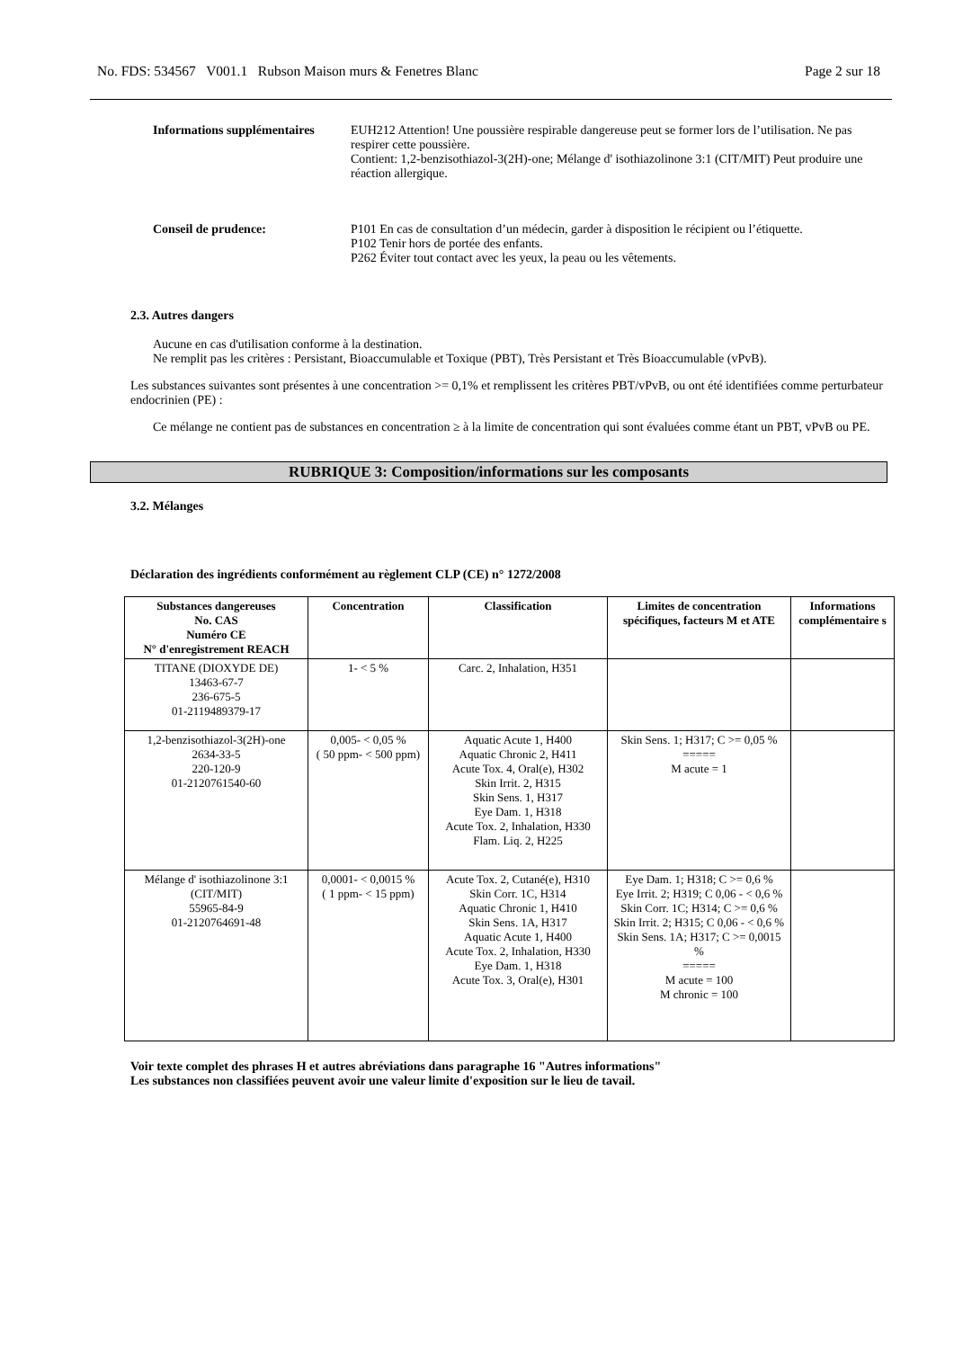No. FDS: 534567 V001.1 Rubson Maison murs & Fenetres Blanc Page 2 sur 18
Informations supplémentaires
EUH212 Attention! Une poussière respirable dangereuse peut se former lors de l’utilisation. Ne pas respirer cette poussière.
Contient: 1,2-benzisothiazol-3(2H)-one; Mélange d' isothiazolinone 3:1 (CIT/MIT) Peut produire une réaction allergique.
Conseil de prudence: P101 En cas de consultation d’un médecin, garder à disposition le récipient ou l’étiquette.
P102 Tenir hors de portée des enfants.
P262 Éviter tout contact avec les yeux, la peau ou les vêtements.
2.3. Autres dangers
Aucune en cas d'utilisation conforme à la destination.
Ne remplit pas les critères : Persistant, Bioaccumulable et Toxique (PBT), Très Persistant et Très Bioaccumulable (vPvB).
Les substances suivantes sont présentes à une concentration >= 0,1% et remplissent les critères PBT/vPvB, ou ont été identifiées comme perturbateur endocrinien (PE) :
Ce mélange ne contient pas de substances en concentration ≥ à la limite de concentration qui sont évaluées comme étant un PBT, vPvB ou PE.
RUBRIQUE 3: Composition/informations sur les composants
3.2. Mélanges
Déclaration des ingrédients conformément au règlement CLP (CE) n° 1272/2008
| Substances dangereuses No. CAS Numéro CE N° d'enregistrement REACH | Concentration | Classification | Limites de concentration spécifiques, facteurs M et ATE | Informations complémentaire s |
| --- | --- | --- | --- | --- |
| TITANE (DIOXYDE DE) 13463-67-7 236-675-5 01-2119489379-17 | 1- < 5 % | Carc. 2, Inhalation, H351 | | |
| 1,2-benzisothiazol-3(2H)-one 2634-33-5 220-120-9 01-2120761540-60 | 0,005- < 0,05 % ( 50 ppm- < 500 ppm) | Aquatic Acute 1, H400 Aquatic Chronic 2, H411 Acute Tox. 4, Oral(e), H302 Skin Irrit. 2, H315 Skin Sens. 1, H317 Eye Dam. 1, H318 Acute Tox. 2, Inhalation, H330 Flam. Liq. 2, H225 | Skin Sens. 1; H317; C >= 0,05 % ===== M acute = 1 | |
| Mélange d' isothiazolinone 3:1 (CIT/MIT) 55965-84-9 01-2120764691-48 | 0,0001- < 0,0015 % ( 1 ppm- < 15 ppm) | Acute Tox. 2, Cutané(e), H310 Skin Corr. 1C, H314 Aquatic Chronic 1, H410 Skin Sens. 1A, H317 Aquatic Acute 1, H400 Acute Tox. 2, Inhalation, H330 Eye Dam. 1, H318 Acute Tox. 3, Oral(e), H301 | Eye Dam. 1; H318; C >= 0,6 % Eye Irrit. 2; H319; C 0,06 - < 0,6 % Skin Corr. 1C; H314; C >= 0,6 % Skin Irrit. 2; H315; C 0,06 - < 0,6 % Skin Sens. 1A; H317; C >= 0,0015 % ===== M acute = 100 M chronic = 100 | |
Voir texte complet des phrases H et autres abréviations dans paragraphe 16 "Autres informations"
Les substances non classifiées peuvent avoir une valeur limite d'exposition sur le lieu de tavail.